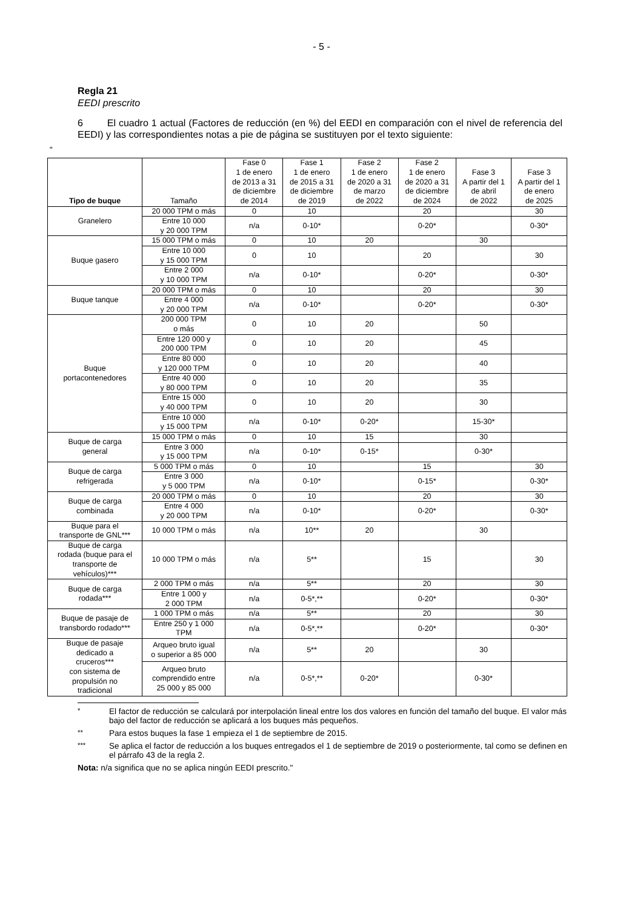- 5 -
Regla 21
EEDI prescrito
6 El cuadro 1 actual (Factores de reducción (en %) del EEDI en comparación con el nivel de referencia del EEDI) y las correspondientes notas a pie de página se sustituyen por el texto siguiente:
"
| Tipo de buque | Tamaño | Fase 0 1 de enero de 2013 a 31 de diciembre de 2014 | Fase 1 1 de enero de 2015 a 31 de diciembre de 2019 | Fase 2 1 de enero de 2020 a 31 de marzo de 2022 | Fase 2 1 de enero de 2020 a 31 de diciembre de 2024 | Fase 3 A partir del 1 de abril de 2022 | Fase 3 A partir del 1 de enero de 2025 |
| --- | --- | --- | --- | --- | --- | --- | --- |
| Granelero | 20 000 TPM o más | 0 | 10 | | 20 | | 30 |
| | Entre 10 000 y 20 000 TPM | n/a | 0-10* | | 0-20* | | 0-30* |
| Buque gasero | 15 000 TPM o más | 0 | 10 | 20 | | 30 | |
| | Entre 10 000 y 15 000 TPM | 0 | 10 | | 20 | | 30 |
| | Entre 2 000 y 10 000 TPM | n/a | 0-10* | | 0-20* | | 0-30* |
| Buque tanque | 20 000 TPM o más | 0 | 10 | | 20 | | 30 |
| | Entre 4 000 y 20 000 TPM | n/a | 0-10* | | 0-20* | | 0-30* |
| Buque portacontenedores | 200 000 TPM o más | 0 | 10 | 20 | | 50 | |
| | Entre 120 000 y 200 000 TPM | 0 | 10 | 20 | | 45 | |
| | Entre 80 000 y 120 000 TPM | 0 | 10 | 20 | | 40 | |
| | Entre 40 000 y 80 000 TPM | 0 | 10 | 20 | | 35 | |
| | Entre 15 000 y 40 000 TPM | 0 | 10 | 20 | | 30 | |
| | Entre 10 000 y 15 000 TPM | n/a | 0-10* | 0-20* | | 15-30* | |
| Buque de carga general | 15 000 TPM o más | 0 | 10 | 15 | | 30 | |
| | Entre 3 000 y 15 000 TPM | n/a | 0-10* | 0-15* | | 0-30* | |
| Buque de carga refrigerada | 5 000 TPM o más | 0 | 10 | | 15 | | 30 |
| | Entre 3 000 y 5 000 TPM | n/a | 0-10* | | 0-15* | | 0-30* |
| Buque de carga combinada | 20 000 TPM o más | 0 | 10 | | 20 | | 30 |
| | Entre 4 000 y 20 000 TPM | n/a | 0-10* | | 0-20* | | 0-30* |
| Buque para el transporte de GNL*** | 10 000 TPM o más | n/a | 10** | 20 | | 30 | |
| Buque de carga rodada (buque para el transporte de vehículos)*** | 10 000 TPM o más | n/a | 5** | | 15 | | 30 |
| Buque de carga rodada*** | 2 000 TPM o más | n/a | 5** | | 20 | | 30 |
| | Entre 1 000 y 2 000 TPM | n/a | 0-5*,** | | 0-20* | | 0-30* |
| Buque de pasaje de transbordo rodado*** | 1 000 TPM o más | n/a | 5** | | 20 | | 30 |
| | Entre 250 y 1 000 TPM | n/a | 0-5*,** | | 0-20* | | 0-30* |
| Buque de pasaje dedicado a cruceros*** con sistema de propulsión no tradicional | Arqueo bruto igual o superior a 85 000 | n/a | 5** | 20 | | 30 | |
| | Arqueo bruto comprendido entre 25 000 y 85 000 | n/a | 0-5*,** | 0-20* | | 0-30* | |
<sup>*</sup> El factor de reducción se calculará por interpolación lineal entre los dos valores en función del tamaño del buque. El valor más bajo del factor de reducción se aplicará a los buques más pequeños.
<sup>**</sup> Para estos buques la fase 1 empieza el 1 de septiembre de 2015.
<sup>***</sup> Se aplica el factor de reducción a los buques entregados el 1 de septiembre de 2019 o posteriormente, tal como se definen en el párrafo 43 de la regla 2.
Nota: n/a significa que no se aplica ningún EEDI prescrito."